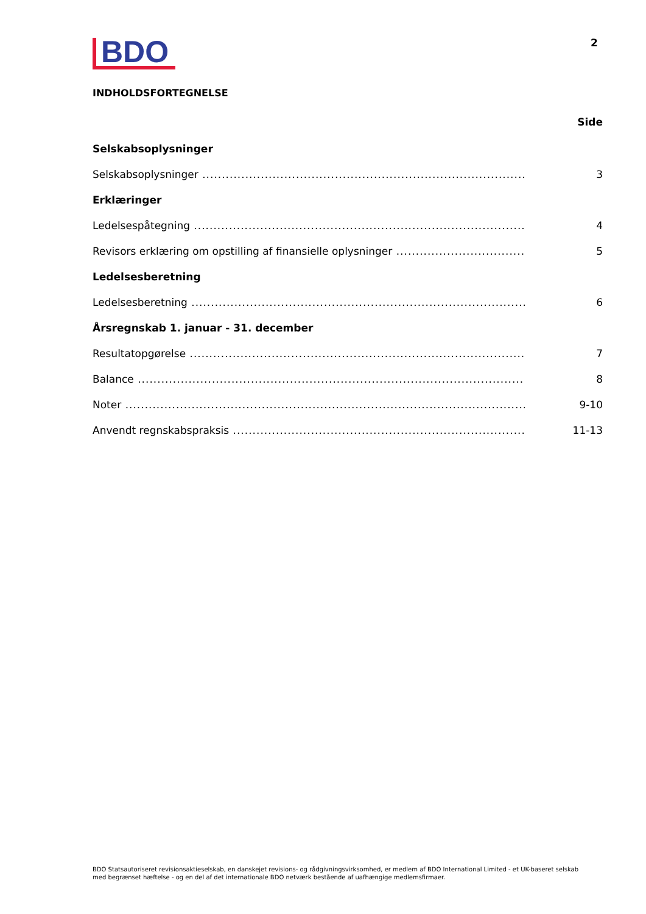BDO
2
INDHOLDSFORTEGNELSE
Side
Selskabsoplysninger
Selskabsoplysninger 3
Erklæringer
Ledelsespåtegning 4
Revisors erklæring om opstilling af finansielle oplysninger 5
Ledelsesberetning
Ledelsesberetning 6
Årsregnskab 1. januar - 31. december
Resultatopgørelse 7
Balance 8
Noter 9-10
Anvendt regnskabspraksis 11-13
BDO Statsautoriseret revisionsaktieselskab, en danskejet revisions- og rådgivningsvirksomhed, er medlem af BDO International Limited - et UK-baseret selskab med begrænset hæftelse - og en del af det internationale BDO netværk bestående af uafhængige medlemsfirmaer.